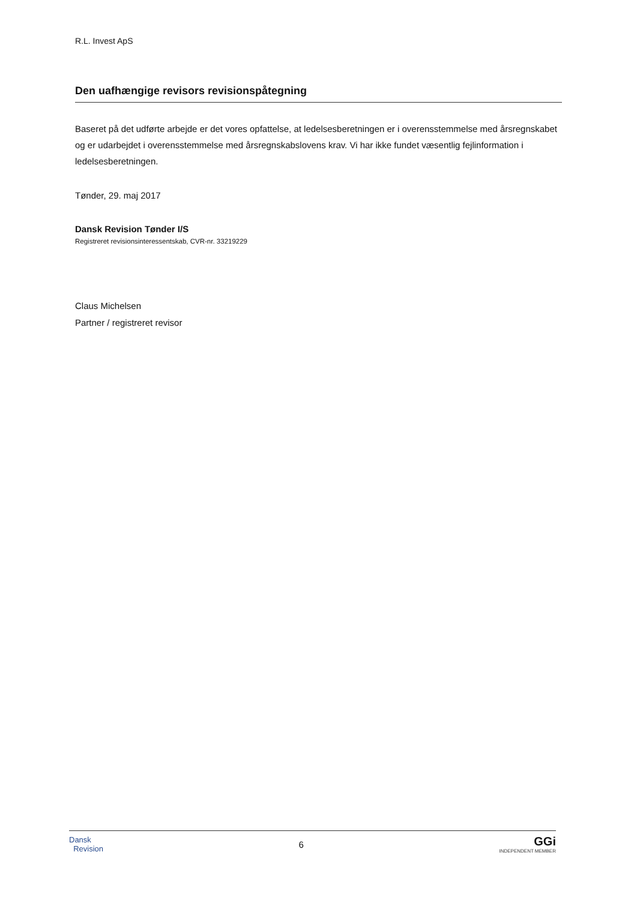R.L. Invest ApS
Den uafhængige revisors revisionspåtegning
Baseret på det udførte arbejde er det vores opfattelse, at ledelsesberetningen er i overensstemmelse med års­regnskabet og er udarbejdet i overensstemmelse med årsregnskabslovens krav. Vi har ikke fundet væsentlig fejl­information i ledelsesberetningen.
Tønder, 29. maj 2017
Dansk Revision Tønder I/S
Registreret revisionsinteressentskab, CVR-nr. 33219229
Claus Michelsen
Partner / registreret revisor
Dansk
Revision
6
GGi
INDEPENDENT MEMBER